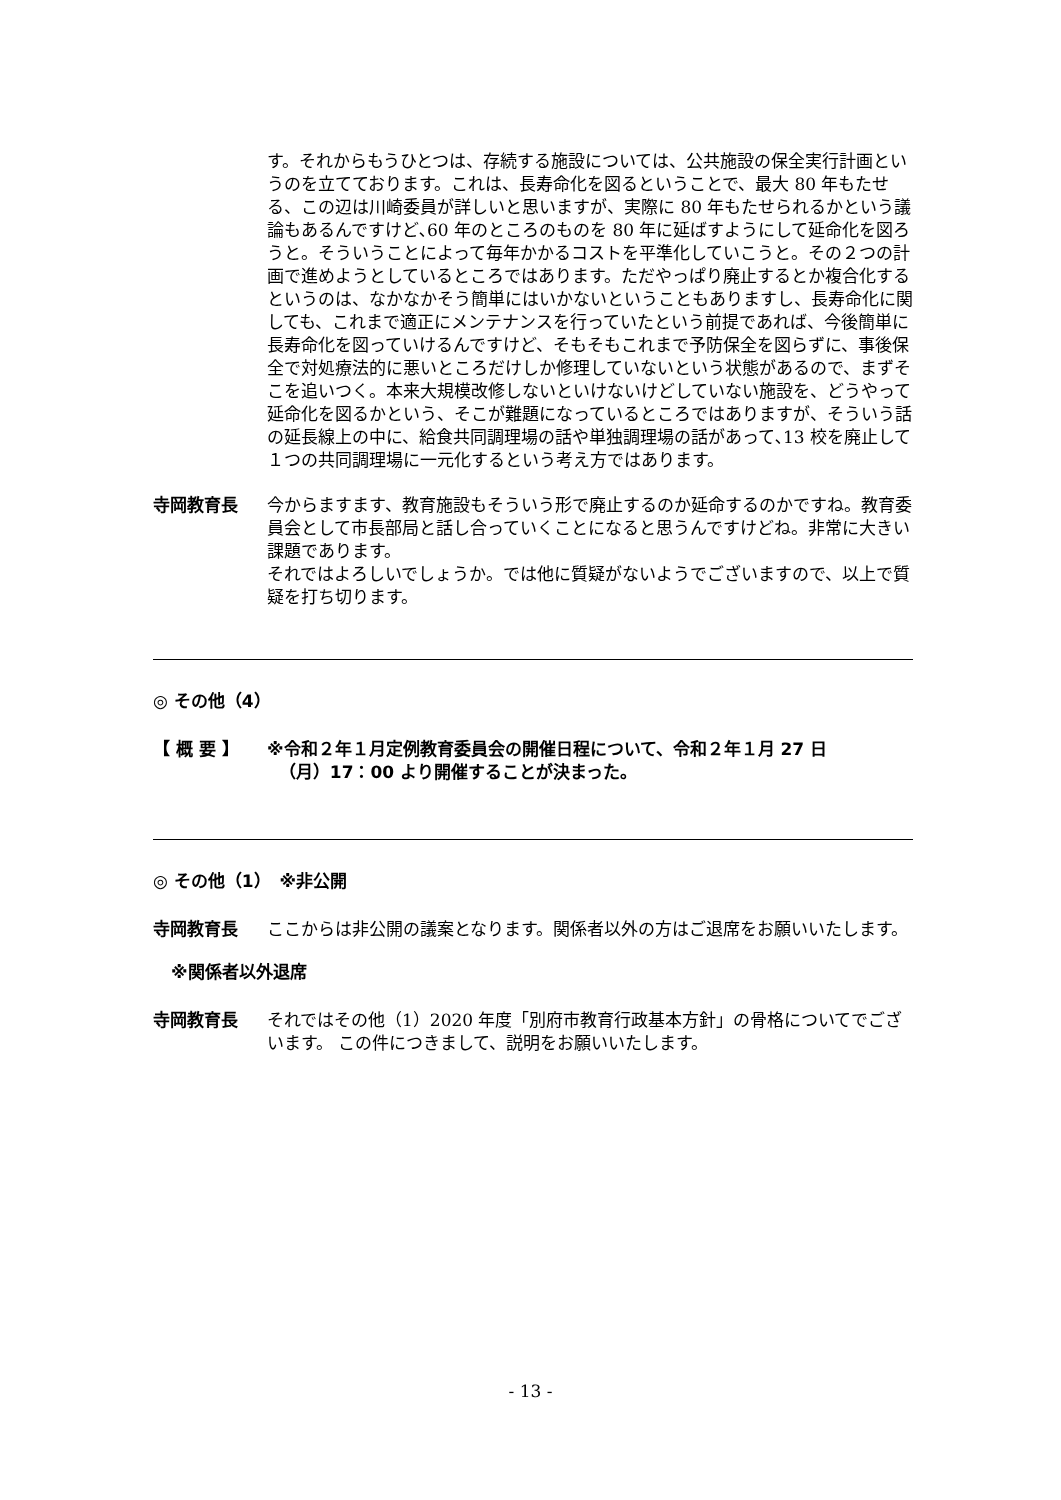す。それからもうひとつは、存続する施設については、公共施設の保全実行計画というのを立てております。これは、長寿命化を図るということで、最大 80 年もたせる、この辺は川崎委員が詳しいと思いますが、実際に 80 年もたせられるかという議論もあるんですけど､60 年のところのものを 80 年に延ばすようにして延命化を図ろうと。そういうことによって毎年かかるコストを平準化していこうと。その２つの計画で進めようとしているところではあります。ただやっぱり廃止するとか複合化するというのは、なかなかそう簡単にはいかないということもありますし、長寿命化に関しても、これまで適正にメンテナンスを行っていたという前提であれば、今後簡単に長寿命化を図っていけるんですけど、そもそもこれまで予防保全を図らずに、事後保全で対処療法的に悪いところだけしか修理していないという状態があるので、まずそこを追いつく。本来大規模改修しないといけないけどしていない施設を、どうやって延命化を図るかという、そこが難題になっているところではありますが、そういう話の延長線上の中に、給食共同調理場の話や単独調理場の話があって､13 校を廃止して１つの共同調理場に一元化するという考え方ではあります。
寺岡教育長 今からますます、教育施設もそういう形で廃止するのか延命するのかですね。教育委員会として市長部局と話し合っていくことになると思うんですけどね。非常に大きい課題であります。
それではよろしいでしょうか。では他に質疑がないようでございますので、以上で質疑を打ち切ります。
◎ その他（4）
【 概 要 】 ※令和２年１月定例教育委員会の開催日程について、令和２年１月 27 日
（月）17：00 より開催することが決まった。
◎ その他（1）　※非公開
寺岡教育長 ここからは非公開の議案となります。関係者以外の方はご退席をお願いいたします。
※関係者以外退席
寺岡教育長 それではその他（1）2020 年度「別府市教育行政基本方針」の骨格についてでございます。 この件につきまして、説明をお願いいたします。
- 13 -